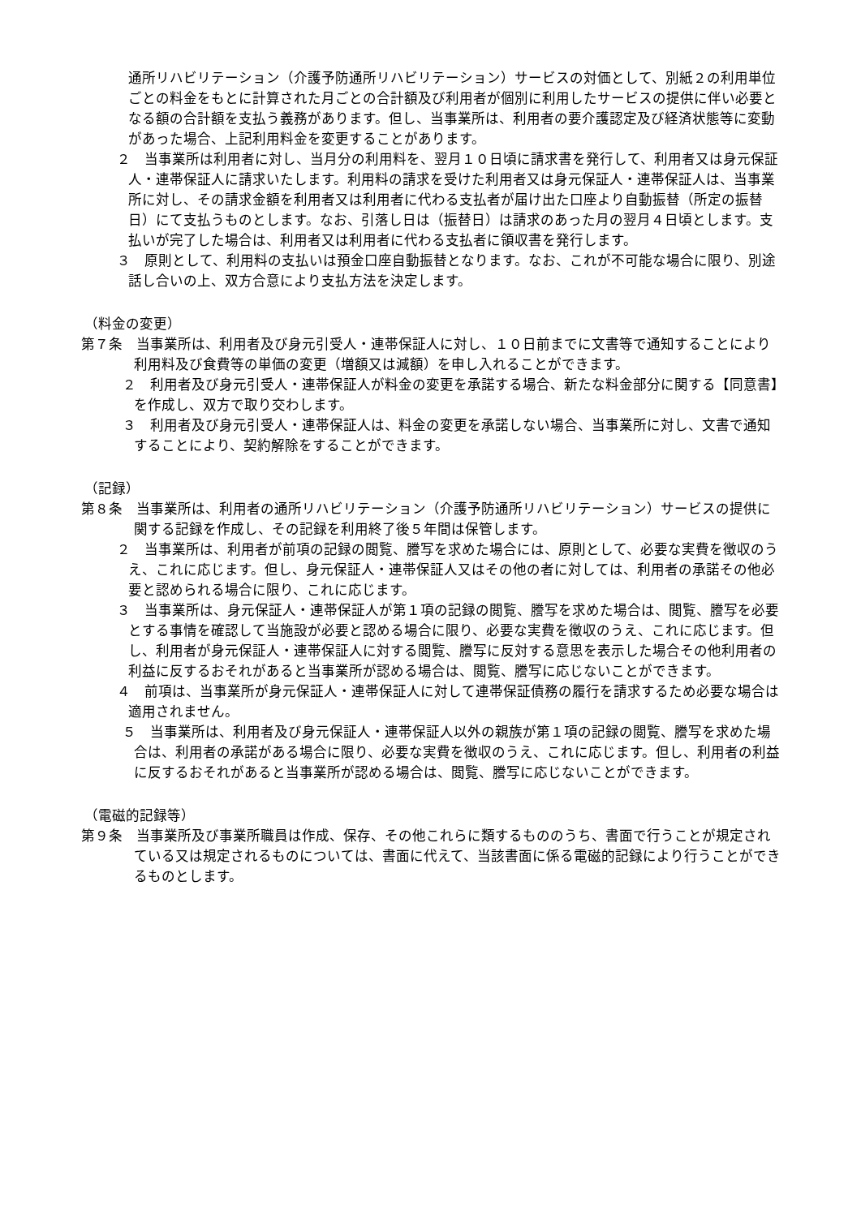通所リハビリテーション（介護予防通所リハビリテーション）サービスの対価として、別紙２の利用単位ごとの料金をもとに計算された月ごとの合計額及び利用者が個別に利用したサービスの提供に伴い必要となる額の合計額を支払う義務があります。但し、当事業所は、利用者の要介護認定及び経済状態等に変動があった場合、上記利用料金を変更することがあります。
２　当事業所は利用者に対し、当月分の利用料を、翌月１０日頃に請求書を発行して、利用者又は身元保証人・連帯保証人に請求いたします。利用料の請求を受けた利用者又は身元保証人・連帯保証人は、当事業所に対し、その請求金額を利用者又は利用者に代わる支払者が届け出た口座より自動振替（所定の振替日）にて支払うものとします。なお、引落し日は（振替日）は請求のあった月の翌月４日頃とします。支払いが完了した場合は、利用者又は利用者に代わる支払者に領収書を発行します。
３　原則として、利用料の支払いは預金口座自動振替となります。なお、これが不可能な場合に限り、別途話し合いの上、双方合意により支払方法を決定します。
（料金の変更）
第７条　当事業所は、利用者及び身元引受人・連帯保証人に対し、１０日前までに文書等で通知することにより利用料及び食費等の単価の変更（増額又は減額）を申し入れることができます。
２　利用者及び身元引受人・連帯保証人が料金の変更を承諾する場合、新たな料金部分に関する【同意書】を作成し、双方で取り交わします。
３　利用者及び身元引受人・連帯保証人は、料金の変更を承諾しない場合、当事業所に対し、文書で通知することにより、契約解除をすることができます。
（記録）
第８条　当事業所は、利用者の通所リハビリテーション（介護予防通所リハビリテーション）サービスの提供に関する記録を作成し、その記録を利用終了後５年間は保管します。
２　当事業所は、利用者が前項の記録の閲覧、謄写を求めた場合には、原則として、必要な実費を徴収のうえ、これに応じます。但し、身元保証人・連帯保証人又はその他の者に対しては、利用者の承諾その他必要と認められる場合に限り、これに応じます。
３　当事業所は、身元保証人・連帯保証人が第１項の記録の閲覧、謄写を求めた場合は、閲覧、謄写を必要とする事情を確認して当施設が必要と認める場合に限り、必要な実費を徴収のうえ、これに応じます。但し、利用者が身元保証人・連帯保証人に対する閲覧、謄写に反対する意思を表示した場合その他利用者の利益に反するおそれがあると当事業所が認める場合は、閲覧、謄写に応じないことができます。
４　前項は、当事業所が身元保証人・連帯保証人に対して連帯保証債務の履行を請求するため必要な場合は適用されません。
５　当事業所は、利用者及び身元保証人・連帯保証人以外の親族が第１項の記録の閲覧、謄写を求めた場合は、利用者の承諾がある場合に限り、必要な実費を徴収のうえ、これに応じます。但し、利用者の利益に反するおそれがあると当事業所が認める場合は、閲覧、謄写に応じないことができます。
（電磁的記録等）
第９条　当事業所及び事業所職員は作成、保存、その他これらに類するもののうち、書面で行うことが規定されている又は規定されるものについては、書面に代えて、当該書面に係る電磁的記録により行うことができるものとします。